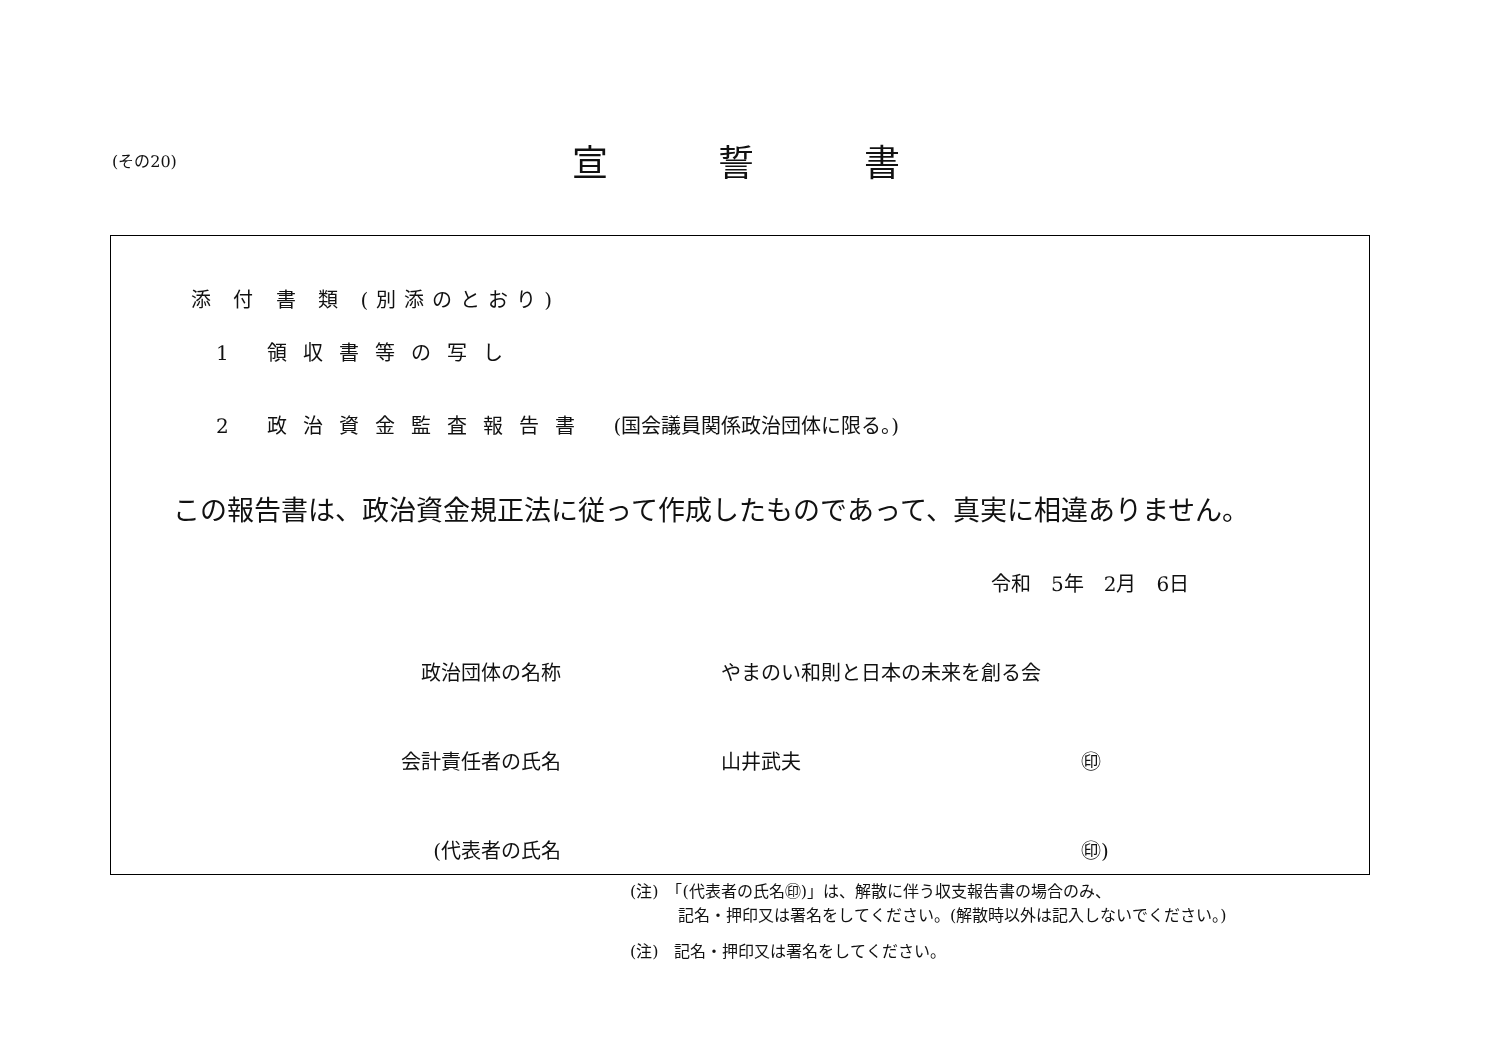(その20)
宣誓書
添 付 書 類 (別添のとおり)
1 領収書等の写し
2 政治資金監査報告書 (国会議員関係政治団体に限る。)
この報告書は、政治資金規正法に従って作成したものであって、真実に相違ありません。
令和　5年　2月　6日
政治団体の名称 やまのい和則と日本の未来を創る会
会計責任者の氏名 山井武夫 ㊞
(代表者の氏名 ㊞)
(注)　「(代表者の氏名㊞)」は、解散に伴う収支報告書の場合のみ、
　　　記名・押印又は署名をしてください。(解散時以外は記入しないでください。)
(注)　記名・押印又は署名をしてください。